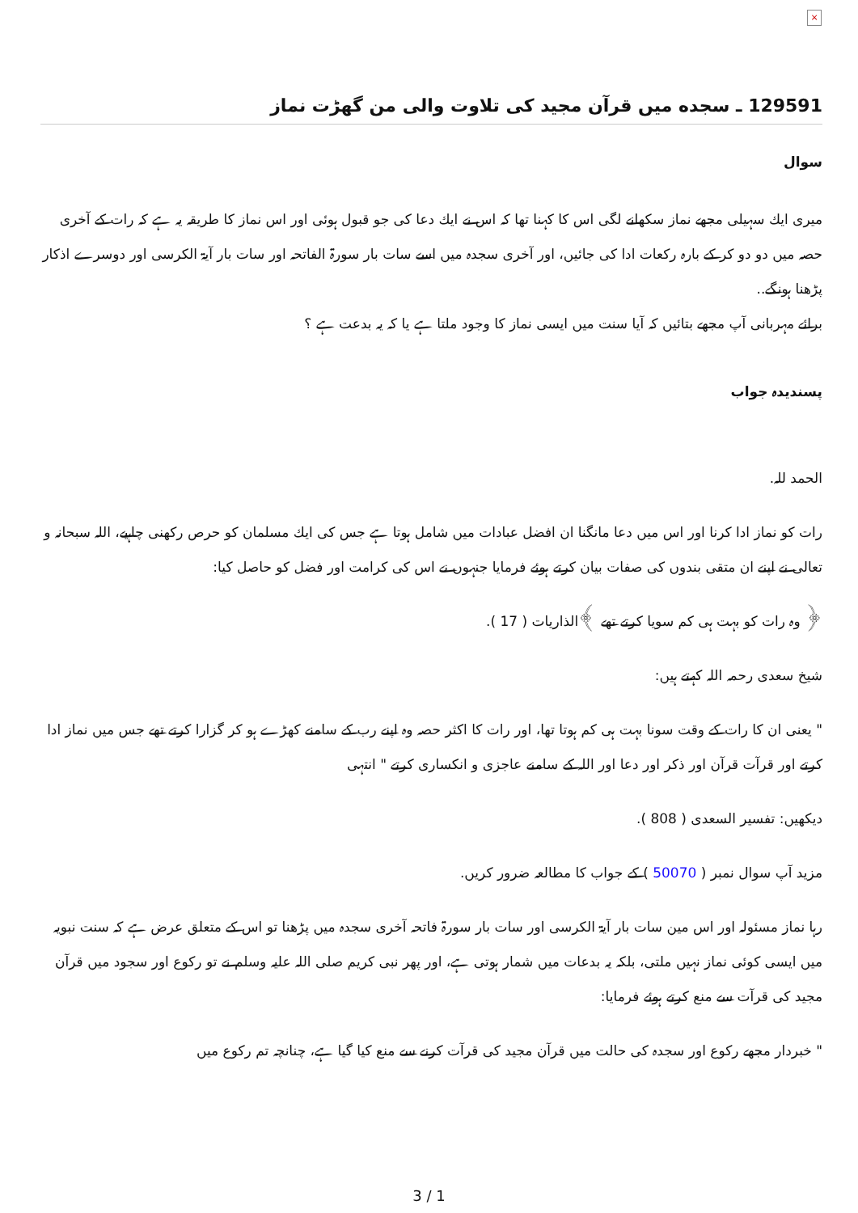×
129591 ـ سجده ميں قرآن مجيد كى تلاوت والى من گھڑت نماز
سوال
ميرى ايك سہيلى مجھے نماز سكھانے لگى اس كا كہنا تھا كہ اس نے ايك دعا كى جو قبول ہوئى اور اس نماز كا طريقہ يہ ہے كہ رات كے آخرى حصہ ميں دو دو كر كے بارہ ركعات ادا كى جائيں، اور آخرى سجدہ ميں اسے سات بار سورۃ الفاتحہ اور سات بار آيۃ الكرسى اور دوسرے اذكار پڑھنا ہونگے..
برائے مہربانى آپ مجھے بتائيں كہ آيا سنت ميں ايسى نماز كا وجود ملتا ہے يا كہ يہ بدعت ہے ؟
پسندیدہ جواب
الحمد للہ.
رات كو نماز ادا كرنا اور اس ميں دعا مانگنا ان افضل عبادات ميں شامل ہوتا ہے جس كى ايك مسلمان كو حرص ركھنى چاہيے، اللہ سبحانہ و تعالى نے اپنے ان متقى بندوں كى صفات بيان كرتے ہوئے فرمايا جنہوں نے اس كى كرامت اور فضل كو حاصل كيا:
﴿ وہ رات كو بہت ہى كم سويا كرتے تھے ﴾الذاريات ( 17 ).
شيخ سعدى رحمہ اللہ كہتے ہيں:
" يعنى ان كا رات كے وقت سونا بہت ہى كم ہوتا تھا، اور رات كا اكثر حصہ وہ اپنے رب كے سامنے كھڑے ہو كر گزارا كرتے تھے جس ميں نماز ادا كرتے اور قرآت قرآن اور ذكر اور دعا اور اللہ كے سامنے عاجزى و انكسارى كرتے " انتہى
ديكھيں: تفسير السعدى ( 808 ).
مزيد آپ سوال نمبر ( 50070 ) كے جواب كا مطالعہ ضرور كريں.
رہا نماز مسئولہ اور اس مين سات بار آيۃ الكرسى اور سات بار سورۃ فاتحہ آخرى سجدہ ميں پڑھنا تو اس كے متعلق عرض ہے كہ سنت نبويہ ميں ايسى كوئى نماز نہيں ملتى، بلكہ يہ بدعات ميں شمار ہوتى ہے، اور پھر نبى كريم صلى اللہ عليہ وسلم نے تو ركوع اور سجود ميں قرآن مجيد كى قرآت سے منع كرتے ہوئے فرمايا:
" خبردار مجھے ركوع اور سجدہ كى حالت ميں قرآن مجيد كى قرآت كرنے سے منع كيا گيا ہے، چنانچہ تم ركوع ميں
3 / 1